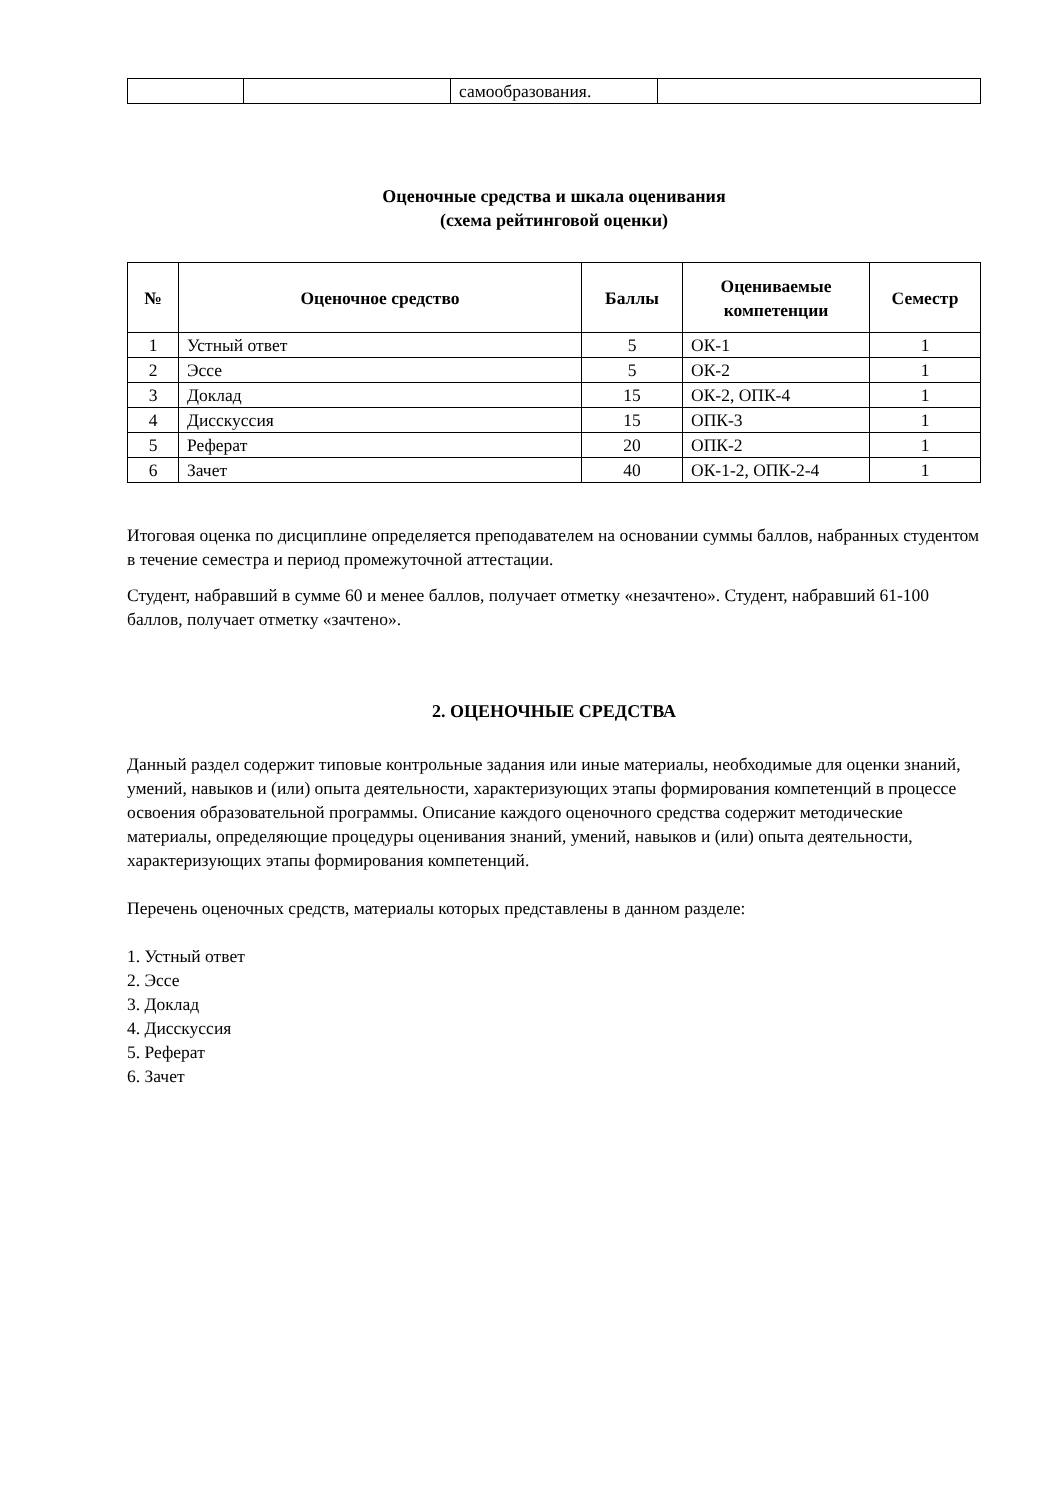| | | самообразования. | |
Оценочные средства и шкала оценивания
(схема рейтинговой оценки)
| № | Оценочное средство | Баллы | Оцениваемые компетенции | Семестр |
| --- | --- | --- | --- | --- |
| 1 | Устный ответ | 5 | ОК-1 | 1 |
| 2 | Эссе | 5 | ОК-2 | 1 |
| 3 | Доклад | 15 | ОК-2, ОПК-4 | 1 |
| 4 | Дисскуссия | 15 | ОПК-3 | 1 |
| 5 | Реферат | 20 | ОПК-2 | 1 |
| 6 | Зачет | 40 | ОК-1-2, ОПК-2-4 | 1 |
Итоговая оценка по дисциплине определяется преподавателем на основании суммы баллов, набранных студентом в течение семестра и период промежуточной аттестации.
Студент, набравший в сумме 60 и менее баллов, получает отметку «незачтено». Студент, набравший 61-100 баллов, получает отметку «зачтено».
2. ОЦЕНОЧНЫЕ СРЕДСТВА
Данный раздел содержит типовые контрольные задания или иные материалы, необходимые для оценки знаний, умений, навыков и (или) опыта деятельности, характеризующих этапы формирования компетенций в процессе освоения образовательной программы. Описание каждого оценочного средства содержит методические материалы, определяющие процедуры оценивания знаний, умений, навыков и (или) опыта деятельности, характеризующих этапы формирования компетенций.
Перечень оценочных средств, материалы которых представлены в данном разделе:
1. Устный ответ
2. Эссе
3. Доклад
4. Дисскуссия
5. Реферат
6. Зачет